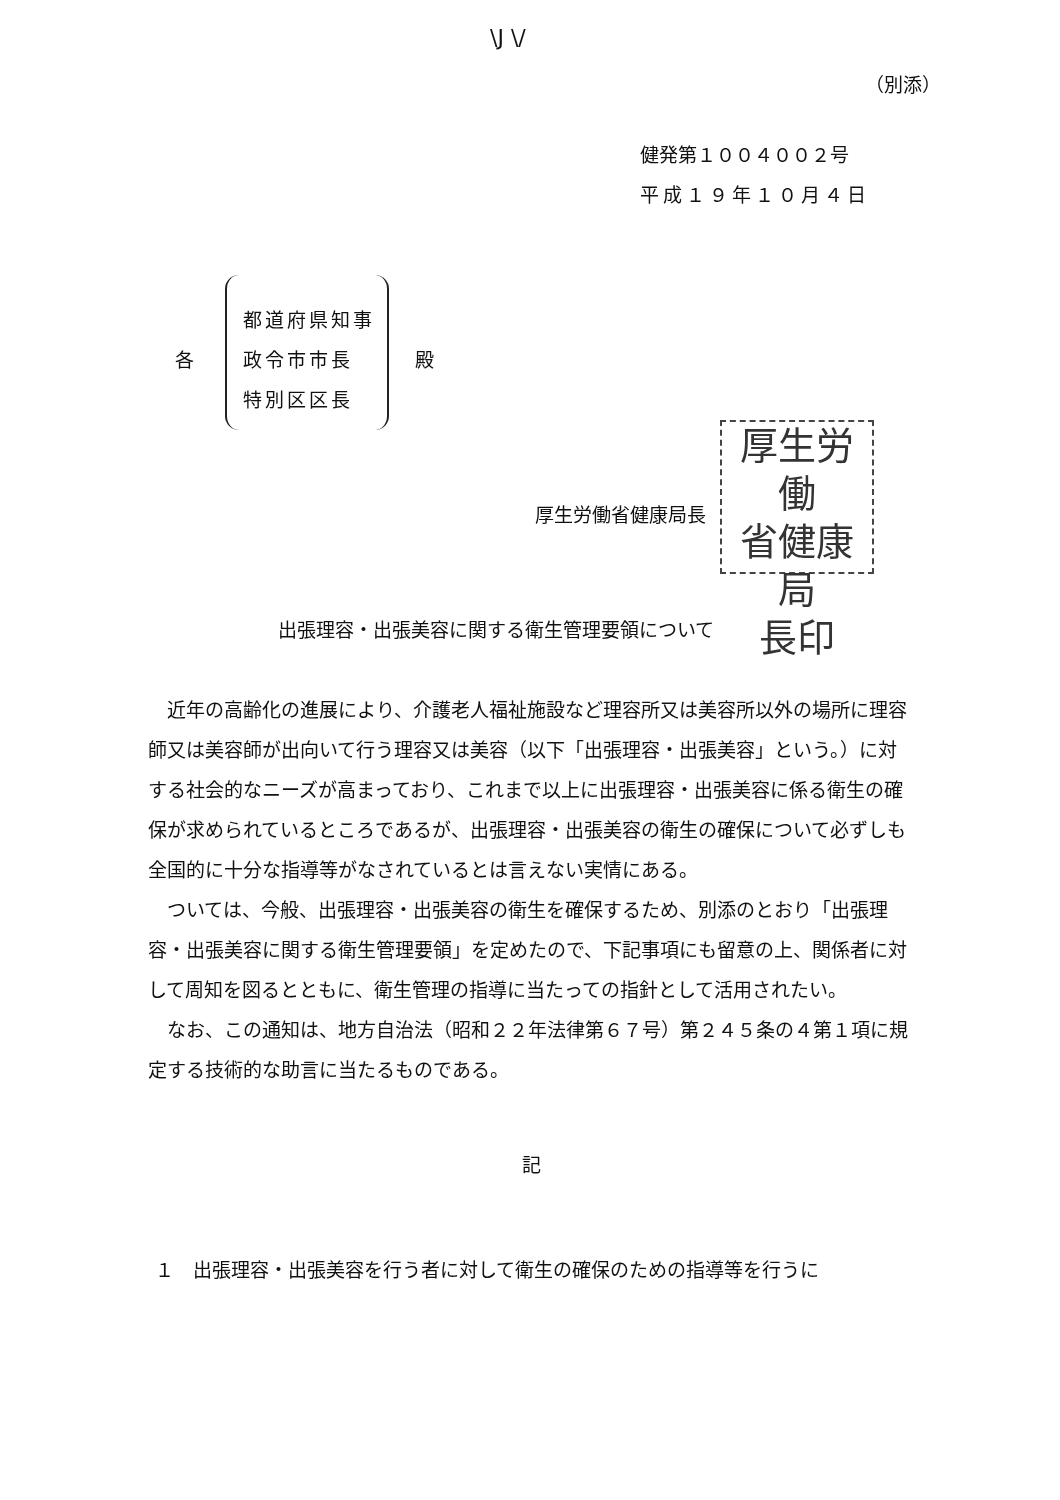\J \/
（別添）
健発第１００４００２号
平成１９年１０月４日
各
都道府県知事
政令市市長
特別区区長
殿
厚生労働
省健康局
長印
厚生労働省健康局長
出張理容・出張美容に関する衛生管理要領について
近年の高齢化の進展により、介護老人福祉施設など理容所又は美容所以外の場所に理容師又は美容師が出向いて行う理容又は美容（以下「出張理容・出張美容」という。）に対する社会的なニーズが高まっており、これまで以上に出張理容・出張美容に係る衛生の確保が求められているところであるが、出張理容・出張美容の衛生の確保について必ずしも全国的に十分な指導等がなされているとは言えない実情にある。
ついては、今般、出張理容・出張美容の衛生を確保するため、別添のとおり「出張理容・出張美容に関する衛生管理要領」を定めたので、下記事項にも留意の上、関係者に対して周知を図るとともに、衛生管理の指導に当たっての指針として活用されたい。
なお、この通知は、地方自治法（昭和２２年法律第６７号）第２４５条の４第１項に規定する技術的な助言に当たるものである。
記
１　出張理容・出張美容を行う者に対して衛生の確保のための指導等を行うに